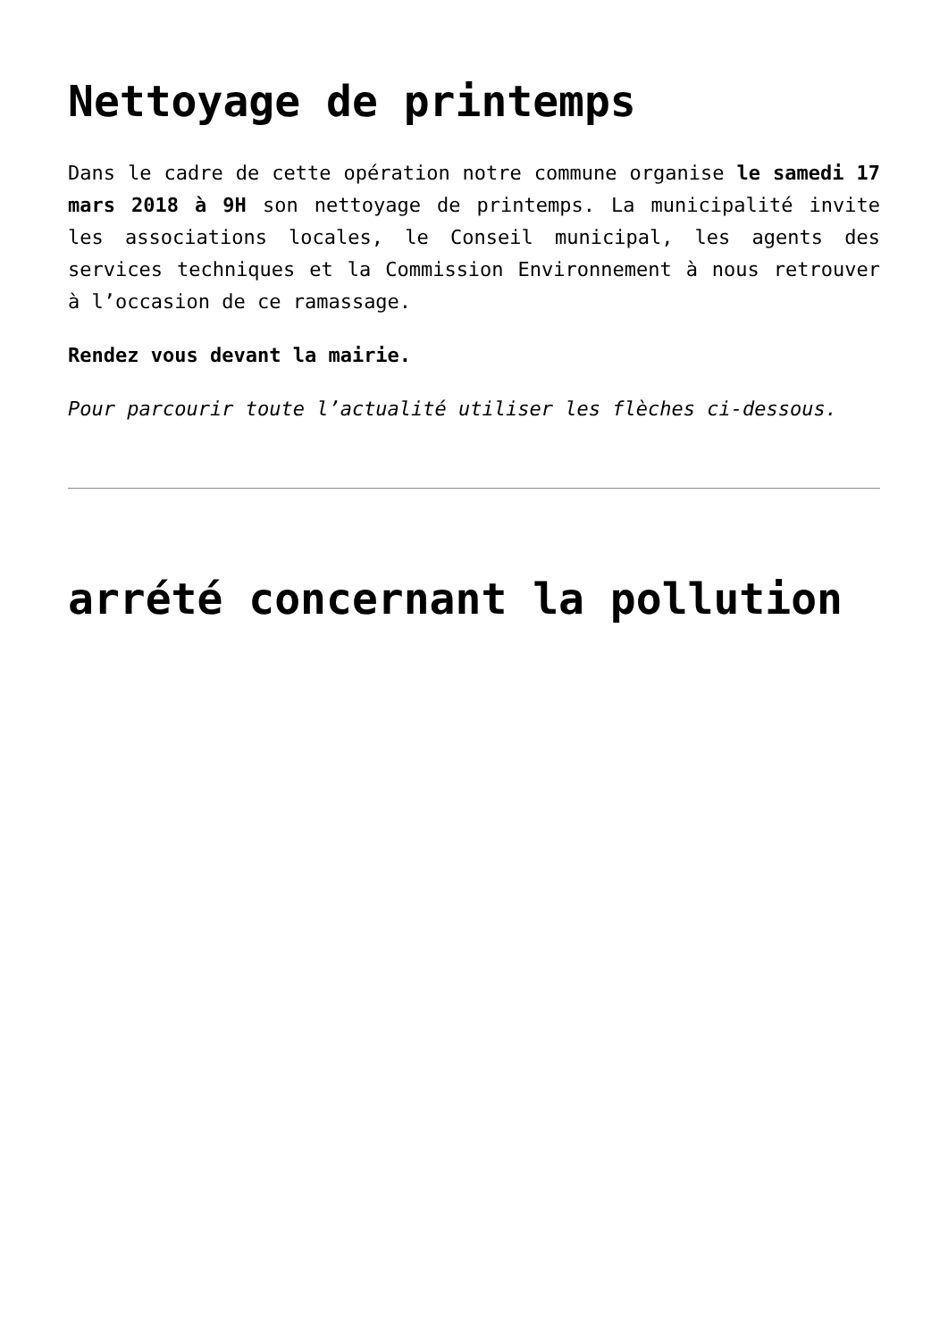Nettoyage de printemps
Dans le cadre de cette opération notre commune organise le samedi 17 mars 2018 à 9H son nettoyage de printemps. La municipalité invite les associations locales, le Conseil municipal, les agents des services techniques et la Commission Environnement à nous retrouver à l’occasion de ce ramassage.
Rendez vous devant la mairie.
Pour parcourir toute l’actualité utiliser les flèches ci-dessous.
arrété concernant la pollution